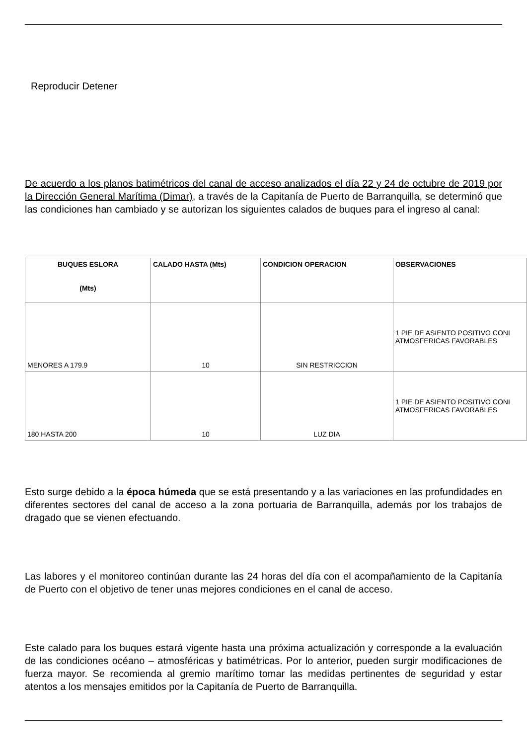Reproducir Detener
De acuerdo a los planos batimétricos del canal de acceso analizados el día 22 y 24 de octubre de 2019 por la Dirección General Marítima (Dimar), a través de la Capitanía de Puerto de Barranquilla, se determinó que las condiciones han cambiado y se autorizan los siguientes calados de buques para el ingreso al canal:
| BUQUES ESLORA (Mts) | CALADO HASTA (Mts) | CONDICION OPERACION | OBSERVACIONES |
| --- | --- | --- | --- |
| MENORES A 179.9 | 10 | SIN RESTRICCION | 1 PIE DE ASIENTO POSITIVO CONI ATMOSFERICAS FAVORABLES |
| 180 HASTA 200 | 10 | LUZ DIA | 1 PIE DE ASIENTO POSITIVO CONI ATMOSFERICAS FAVORABLES |
Esto surge debido a la época húmeda que se está presentando y a las variaciones en las profundidades en diferentes sectores del canal de acceso a la zona portuaria de Barranquilla, además por los trabajos de dragado que se vienen efectuando.
Las labores y el monitoreo continúan durante las 24 horas del día con el acompañamiento de la Capitanía de Puerto con el objetivo de tener unas mejores condiciones en el canal de acceso.
Este calado para los buques estará vigente hasta una próxima actualización y corresponde a la evaluación de las condiciones océano – atmosféricas y batimétricas. Por lo anterior, pueden surgir modificaciones de fuerza mayor. Se recomienda al gremio marítimo tomar las medidas pertinentes de seguridad y estar atentos a los mensajes emitidos por la Capitanía de Puerto de Barranquilla.